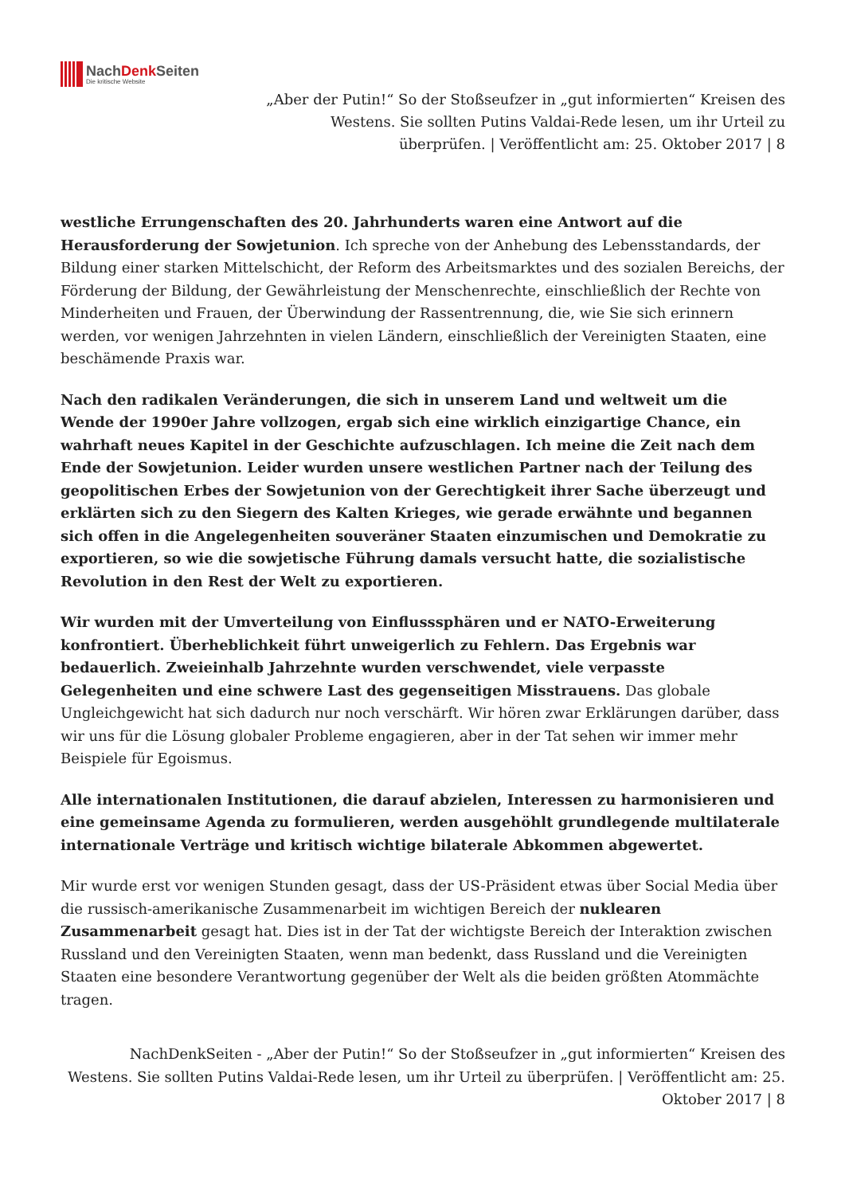NachDenk Seiten
Die kritische Website
„Aber der Putin!“ So der Stoßseufzer in „gut informierten“ Kreisen des Westens. Sie sollten Putins Valdai-Rede lesen, um ihr Urteil zu überprüfen. | Veröffentlicht am: 25. Oktober 2017 | 8
westliche Errungenschaften des 20. Jahrhunderts waren eine Antwort auf die Herausforderung der Sowjetunion. Ich spreche von der Anhebung des Lebensstandards, der Bildung einer starken Mittelschicht, der Reform des Arbeitsmarktes und des sozialen Bereichs, der Förderung der Bildung, der Gewährleistung der Menschenrechte, einschließlich der Rechte von Minderheiten und Frauen, der Überwindung der Rassentrennung, die, wie Sie sich erinnern werden, vor wenigen Jahrzehnten in vielen Ländern, einschließlich der Vereinigten Staaten, eine beschämende Praxis war.
Nach den radikalen Veränderungen, die sich in unserem Land und weltweit um die Wende der 1990er Jahre vollzogen, ergab sich eine wirklich einzigartige Chance, ein wahrhaft neues Kapitel in der Geschichte aufzuschlagen. Ich meine die Zeit nach dem Ende der Sowjetunion. Leider wurden unsere westlichen Partner nach der Teilung des geopolitischen Erbes der Sowjetunion von der Gerechtigkeit ihrer Sache überzeugt und erklärten sich zu den Siegern des Kalten Krieges, wie gerade erwähnte und begannen sich offen in die Angelegenheiten souveräner Staaten einzumischen und Demokratie zu exportieren, so wie die sowjetische Führung damals versucht hatte, die sozialistische Revolution in den Rest der Welt zu exportieren.
Wir wurden mit der Umverteilung von Einflusssphären und er NATO-Erweiterung konfrontiert. Überheblichkeit führt unweigerlich zu Fehlern. Das Ergebnis war bedauerlich. Zweieinhalb Jahrzehnte wurden verschwendet, viele verpasste Gelegenheiten und eine schwere Last des gegenseitigen Misstrauens. Das globale Ungleichgewicht hat sich dadurch nur noch verschärft. Wir hören zwar Erklärungen darüber, dass wir uns für die Lösung globaler Probleme engagieren, aber in der Tat sehen wir immer mehr Beispiele für Egoismus.
Alle internationalen Institutionen, die darauf abzielen, Interessen zu harmonisieren und eine gemeinsame Agenda zu formulieren, werden ausgehöhlt grundlegende multilaterale internationale Verträge und kritisch wichtige bilaterale Abkommen abgewertet.
Mir wurde erst vor wenigen Stunden gesagt, dass der US-Präsident etwas über Social Media über die russisch-amerikanische Zusammenarbeit im wichtigen Bereich der nuklearen Zusammenarbeit gesagt hat. Dies ist in der Tat der wichtigste Bereich der Interaktion zwischen Russland und den Vereinigten Staaten, wenn man bedenkt, dass Russland und die Vereinigten Staaten eine besondere Verantwortung gegenüber der Welt als die beiden größten Atommächte tragen.
NachDenkSeiten - „Aber der Putin!“ So der Stoßseufzer in „gut informierten“ Kreisen des Westens. Sie sollten Putins Valdai-Rede lesen, um ihr Urteil zu überprüfen. | Veröffentlicht am: 25. Oktober 2017 | 8